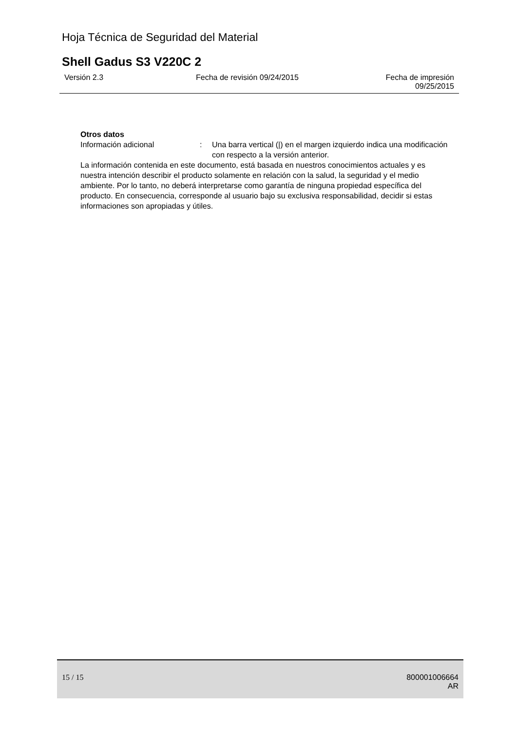Hoja Técnica de Seguridad del Material
Shell Gadus S3 V220C 2
Versión 2.3 Fecha de revisión 09/24/2015 Fecha de impresión
09/25/2015
Otros datos
Información adicional : Una barra vertical (|) en el margen izquierdo indica una modificación con respecto a la versión anterior.
La información contenida en este documento, está basada en nuestros conocimientos actuales y es nuestra intención describir el producto solamente en relación con la salud, la seguridad y el medio ambiente. Por lo tanto, no deberá interpretarse como garantía de ninguna propiedad específica del producto. En consecuencia, corresponde al usuario bajo su exclusiva responsabilidad, decidir si estas informaciones son apropiadas y útiles.
15 / 15
800001006664
AR